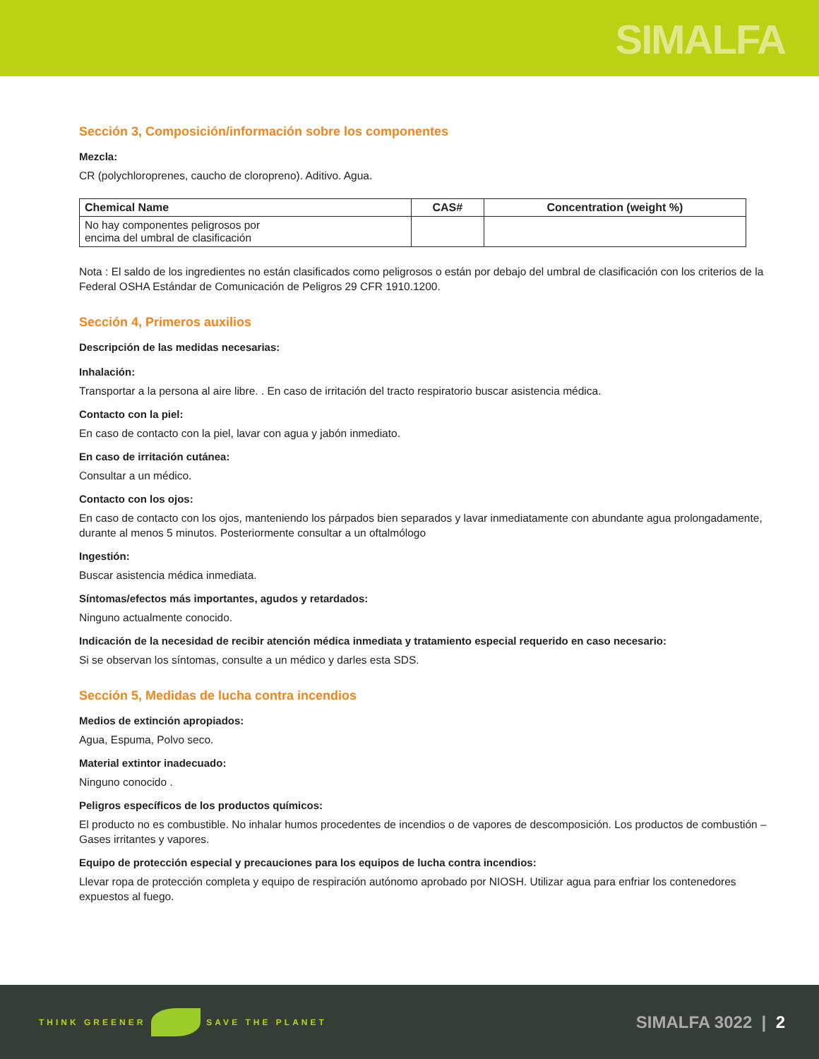SIMALFA
Sección 3, Composición/información sobre los componentes
Mezcla:
CR (polychloroprenes, caucho de cloropreno). Aditivo. Agua.
| Chemical Name | CAS# | Concentration (weight %) |
| --- | --- | --- |
| No hay componentes peligrosos por encima del umbral de clasificación | | |
Nota : El saldo de los ingredientes no están clasificados como peligrosos o están por debajo del umbral de clasificación con los criterios de la Federal OSHA Estándar de Comunicación de Peligros 29 CFR 1910.1200.
Sección 4, Primeros auxilios
Descripción de las medidas necesarias:
Inhalación:
Transportar a la persona al aire libre. . En caso de irritación del tracto respiratorio buscar asistencia médica.
Contacto con la piel:
En caso de contacto con la piel, lavar con agua y jabón inmediato.
En caso de irritación cutánea:
Consultar a un médico.
Contacto con los ojos:
En caso de contacto con los ojos, manteniendo los párpados bien separados y lavar inmediatamente con abundante agua prolongadamente, durante al menos 5 minutos. Posteriormente consultar a un oftalmólogo
Ingestión:
Buscar asistencia médica inmediata.
Síntomas/efectos más importantes, agudos y retardados:
Ninguno actualmente conocido.
Indicación de la necesidad de recibir atención médica inmediata y tratamiento especial requerido en caso necesario:
Si se observan los síntomas, consulte a un médico y darles esta SDS.
Sección 5, Medidas de lucha contra incendios
Medios de extinción apropiados:
Agua, Espuma, Polvo seco.
Material extintor inadecuado:
Ninguno conocido .
Peligros específicos de los productos químicos:
El producto no es combustible. No inhalar humos procedentes de incendios o de vapores de descomposición. Los productos de combustión – Gases irritantes y vapores.
Equipo de protección especial y precauciones para los equipos de lucha contra incendios:
Llevar ropa de protección completa y equipo de respiración autónomo aprobado por NIOSH. Utilizar agua para enfriar los contenedores expuestos al fuego.
THINK GREENER SAVE THE PLANET
SIMALFA 3022 | 2